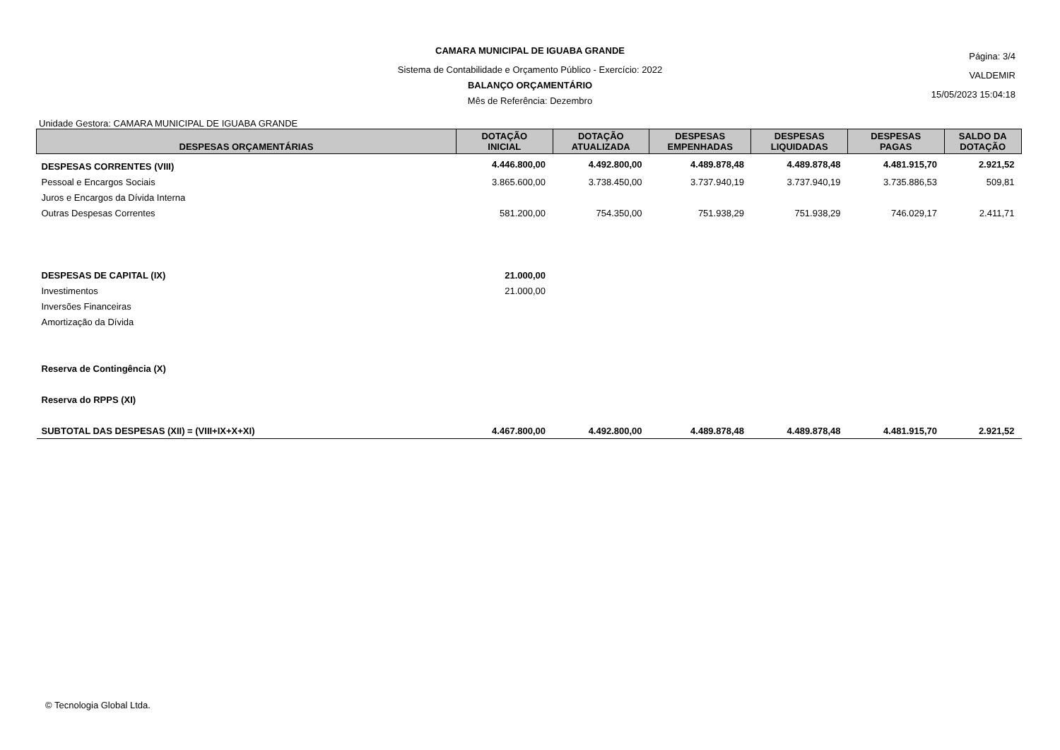CAMARA MUNICIPAL DE IGUABA GRANDE
Sistema de Contabilidade e Orçamento Público - Exercício: 2022
BALANÇO ORÇAMENTÁRIO
Mês de Referência: Dezembro
Página: 3/4
VALDEMIR
15/05/2023 15:04:18
Unidade Gestora: CAMARA MUNICIPAL DE IGUABA GRANDE
| DESPESAS ORÇAMENTÁRIAS | DOTAÇÃO INICIAL | DOTAÇÃO ATUALIZADA | DESPESAS EMPENHADAS | DESPESAS LIQUIDADAS | DESPESAS PAGAS | SALDO DA DOTAÇÃO |
| --- | --- | --- | --- | --- | --- | --- |
| DESPESAS CORRENTES (VIII) | 4.446.800,00 | 4.492.800,00 | 4.489.878,48 | 4.489.878,48 | 4.481.915,70 | 2.921,52 |
| Pessoal e Encargos Sociais | 3.865.600,00 | 3.738.450,00 | 3.737.940,19 | 3.737.940,19 | 3.735.886,53 | 509,81 |
| Juros e Encargos da Dívida Interna | | | | | | |
| Outras Despesas Correntes | 581.200,00 | 754.350,00 | 751.938,29 | 751.938,29 | 746.029,17 | 2.411,71 |
| DESPESAS DE CAPITAL (IX) | 21.000,00 | | | | | |
| Investimentos | 21.000,00 | | | | | |
| Inversões Financeiras | | | | | | |
| Amortização da Dívida | | | | | | |
| Reserva de Contingência (X) | | | | | | |
| Reserva do RPPS (XI) | | | | | | |
| SUBTOTAL DAS DESPESAS (XII) = (VIII+IX+X+XI) | 4.467.800,00 | 4.492.800,00 | 4.489.878,48 | 4.489.878,48 | 4.481.915,70 | 2.921,52 |
© Tecnologia Global Ltda.